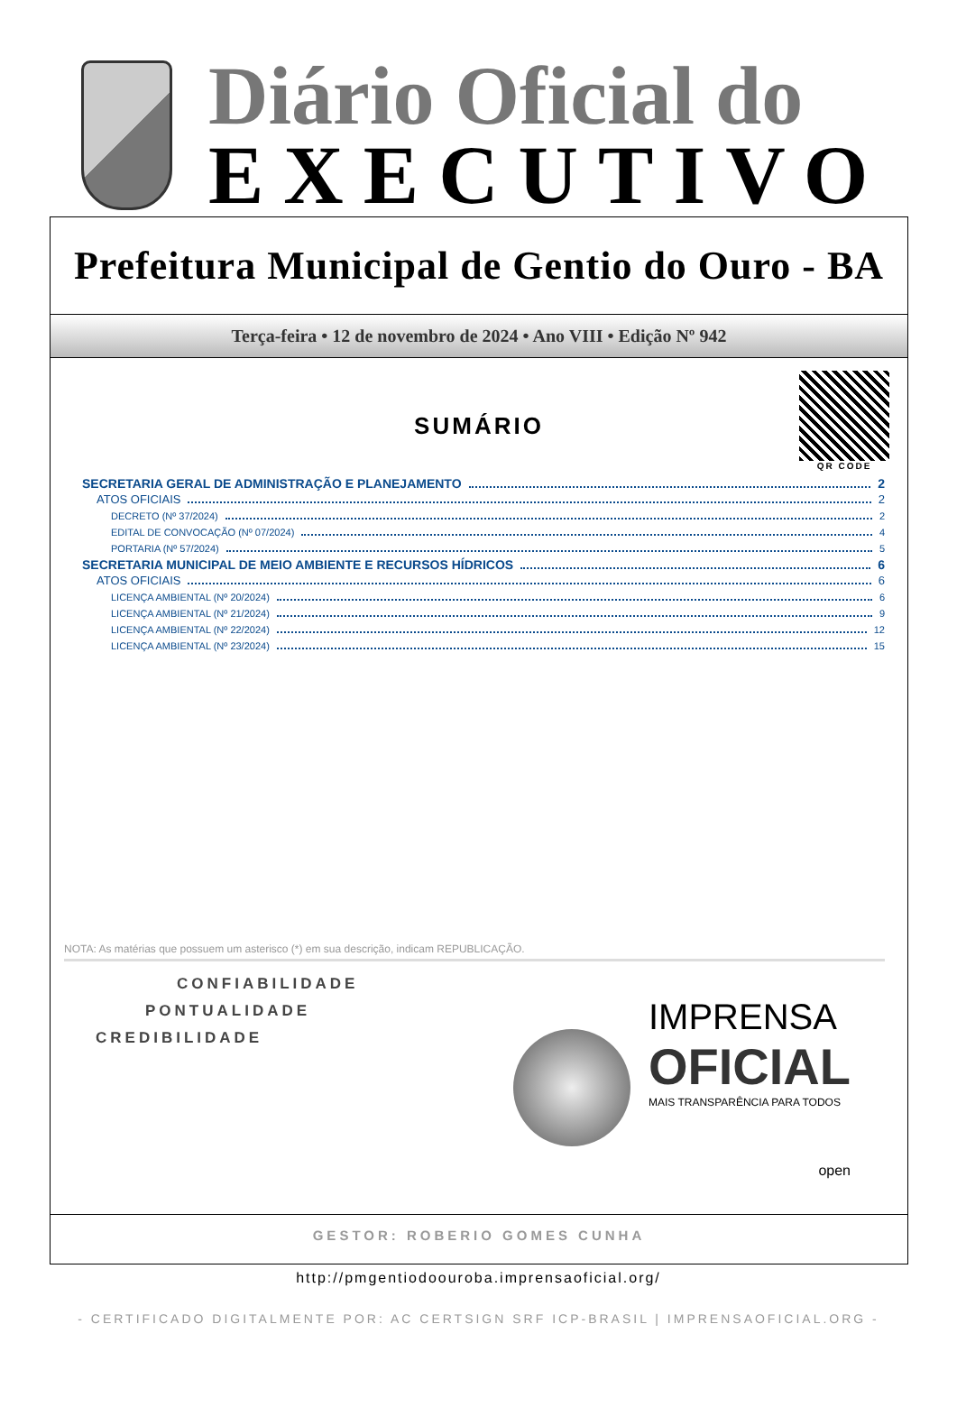Diário Oficial do
EXECUTIVO
Prefeitura Municipal de Gentio do Ouro - BA
Terça-feira • 12 de novembro de 2024 • Ano VIII • Edição Nº 942
SUMÁRIO
QR CODE
SECRETARIA GERAL DE ADMINISTRAÇÃO E PLANEJAMENTO 2
ATOS OFICIAIS 2
DECRETO (Nº 37/2024) 2
EDITAL DE CONVOCAÇÃO (Nº 07/2024) 4
PORTARIA (Nº 57/2024) 5
SECRETARIA MUNICIPAL DE MEIO AMBIENTE E RECURSOS HÍDRICOS 6
ATOS OFICIAIS 6
LICENÇA AMBIENTAL (Nº 20/2024) 6
LICENÇA AMBIENTAL (Nº 21/2024) 9
LICENÇA AMBIENTAL (Nº 22/2024) 12
LICENÇA AMBIENTAL (Nº 23/2024) 15
NOTA: As matérias que possuem um asterisco (*) em sua descrição, indicam REPUBLICAÇÃO.
CONFIABILIDADE
PONTUALIDADE
CREDIBILIDADE
IMPRENSA
OFICIAL
MAIS TRANSPARÊNCIA PARA TODOS
open
GESTOR: ROBERIO GOMES CUNHA
http://pmgentiodoouroba.imprensaoficial.org/
- CERTIFICADO DIGITALMENTE POR: AC CERTSIGN SRF ICP-BRASIL | IMPRENSAOFICIAL.ORG -